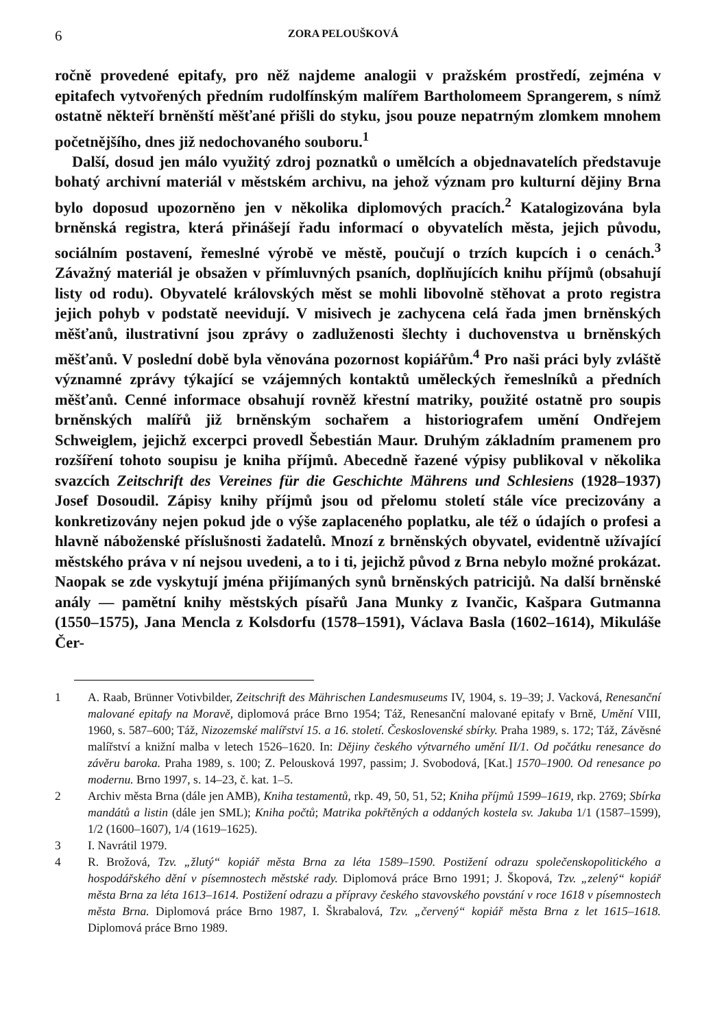6 ZORA PELOUŠKOVÁ
ročně provedené epitafy, pro něž najdeme analogii v pražském prostředí, zejména v epitafech vytvořených předním rudolfínským malířem Bartholomeem Sprangerem, s nímž ostatně někteří brněnští měšťané přišli do styku, jsou pouze nepatrným zlomkem mnohem početnějšího, dnes již nedochovaného souboru.<sup>1</sup>
Další, dosud jen málo využitý zdroj poznatků o umělcích a objednavatelích představuje bohatý archivní materiál v městském archivu, na jehož význam pro kulturní dějiny Brna bylo doposud upozorněno jen v několika diplomových pracích.<sup>2</sup> Katalogizována byla brněnská registra, která přinášejí řadu informací o obyvatelích města, jejich původu, sociálním postavení, řemeslné výrobě ve městě, poučují o trzích kupcích i o cenách.<sup>3</sup> Závažný materiál je obsažen v přímluvných psaních, doplňujících knihu příjmů (obsahují listy od rodu). Obyvatelé královských měst se mohli libovolně stěhovat a proto registra jejich pohyb v podstatě neevidují. V misivech je zachycena celá řada jmen brněnských měšťanů, ilustrativní jsou zprávy o zadluženosti šlechty i duchovenstva u brněnských měšťanů. V poslední době byla věnována pozornost kopiářům.<sup>4</sup> Pro naši práci byly zvláště významné zprávy týkající se vzájemných kontaktů uměleckých řemeslníků a předních měšťanů. Cenné informace obsahují rovněž křestní matriky, použité ostatně pro soupis brněnských malířů již brněnským sochařem a historiografem umění Ondřejem Schweiglem, jejichž excerpci provedl Šebestián Maur. Druhým základním pramenem pro rozšíření tohoto soupisu je kniha příjmů. Abecedně řazené výpisy publikoval v několika svazcích Zeitschrift des Vereines für die Geschichte Mährens und Schlesiens (1928–1937) Josef Dosoudil. Zápisy knihy příjmů jsou od přelomu století stále více precizovány a konkretizovány nejen pokud jde o výše zaplaceného poplatku, ale též o údajích o profesi a hlavně náboženské příslušnosti žadatelů. Mnozí z brněnských obyvatel, evidentně užívající městského práva v ní nejsou uvedeni, a to i ti, jejichž původ z Brna nebylo možné prokázat. Naopak se zde vyskytují jména přijímaných synů brněnských patricijů. Na další brněnské anály — pamětní knihy městských písařů Jana Munky z Ivančic, Kašpara Gutmanna (1550–1575), Jana Mencla z Kolsdorfu (1578–1591), Václava Basla (1602–1614), Mikuláše Čer-
1 A. Raab, Brünner Votivbilder, Zeitschrift des Mährischen Landesmuseums IV, 1904, s. 19–39; J. Vacková, Renesanční malované epitafy na Moravě, diplomová práce Brno 1954; Táž, Renesanční malované epitafy v Brně, Umění VIII, 1960, s. 587–600; Táž, Nizozemské malířství 15. a 16. století. Československé sbírky. Praha 1989, s. 172; Táž, Závěsné malířství a knižní malba v letech 1526–1620. In: Dějiny českého výtvarného umění II/1. Od počátku renesance do závěru baroka. Praha 1989, s. 100; Z. Pelousková 1997, passim; J. Svobodová, [Kat.] 1570–1900. Od renesance po modernu. Brno 1997, s. 14–23, č. kat. 1–5.
2 Archiv města Brna (dále jen AMB), Kniha testamentů, rkp. 49, 50, 51, 52; Kniha příjmů 1599–1619, rkp. 2769; Sbírka mandátů a listin (dále jen SML); Kniha počtů; Matrika pokřtěných a oddaných kostela sv. Jakuba 1/1 (1587–1599), 1/2 (1600–1607), 1/4 (1619–1625).
3 I. Navrátil 1979.
4 R. Brožová, Tzv. „žlutý“ kopiář města Brna za léta 1589–1590. Postižení odrazu společenskopolitického a hospodářského dění v písemnostech městské rady. Diplomová práce Brno 1991; J. Škopová, Tzv. „zelený“ kopiář města Brna za léta 1613–1614. Postižení odrazu a přípravy českého stavovského povstání v roce 1618 v písemnostech města Brna. Diplomová práce Brno 1987, I. Škrabalová, Tzv. „červený“ kopiář města Brna z let 1615–1618. Diplomová práce Brno 1989.